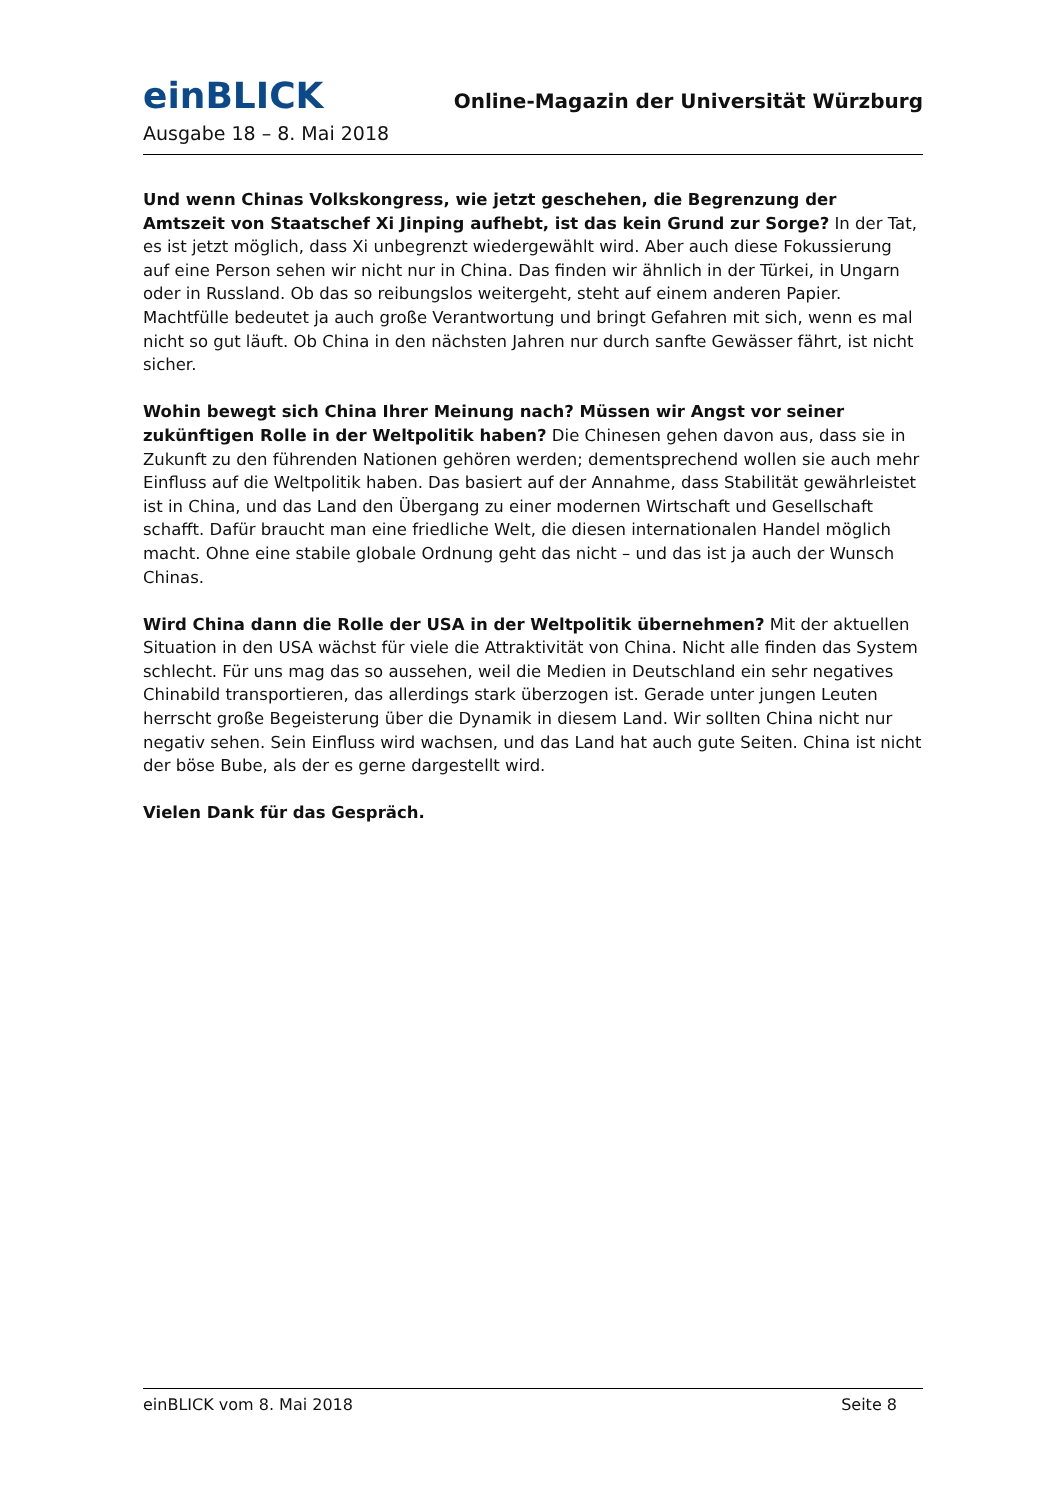einBLICK
Online-Magazin der Universität Würzburg
Ausgabe 18 – 8. Mai 2018
Und wenn Chinas Volkskongress, wie jetzt geschehen, die Begrenzung der Amtszeit von Staatschef Xi Jinping aufhebt, ist das kein Grund zur Sorge? In der Tat, es ist jetzt möglich, dass Xi unbegrenzt wiedergewählt wird. Aber auch diese Fokussierung auf eine Person sehen wir nicht nur in China. Das finden wir ähnlich in der Türkei, in Ungarn oder in Russland. Ob das so reibungslos weitergeht, steht auf einem anderen Papier. Machtfülle bedeutet ja auch große Verantwortung und bringt Gefahren mit sich, wenn es mal nicht so gut läuft. Ob China in den nächsten Jahren nur durch sanfte Gewässer fährt, ist nicht sicher.
Wohin bewegt sich China Ihrer Meinung nach? Müssen wir Angst vor seiner zukünftigen Rolle in der Weltpolitik haben? Die Chinesen gehen davon aus, dass sie in Zukunft zu den führenden Nationen gehören werden; dementsprechend wollen sie auch mehr Einfluss auf die Weltpolitik haben. Das basiert auf der Annahme, dass Stabilität gewährleistet ist in China, und das Land den Übergang zu einer modernen Wirtschaft und Gesellschaft schafft. Dafür braucht man eine friedliche Welt, die diesen internationalen Handel möglich macht. Ohne eine stabile globale Ordnung geht das nicht – und das ist ja auch der Wunsch Chinas.
Wird China dann die Rolle der USA in der Weltpolitik übernehmen? Mit der aktuellen Situation in den USA wächst für viele die Attraktivität von China. Nicht alle finden das System schlecht. Für uns mag das so aussehen, weil die Medien in Deutschland ein sehr negatives Chinabild transportieren, das allerdings stark überzogen ist. Gerade unter jungen Leuten herrscht große Begeisterung über die Dynamik in diesem Land. Wir sollten China nicht nur negativ sehen. Sein Einfluss wird wachsen, und das Land hat auch gute Seiten. China ist nicht der böse Bube, als der es gerne dargestellt wird.
Vielen Dank für das Gespräch.
einBLICK vom 8. Mai 2018 Seite 8